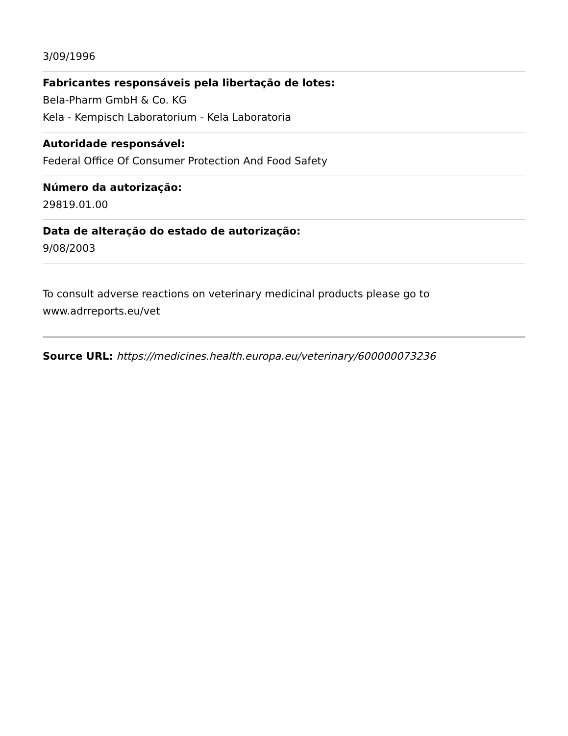3/09/1996
Fabricantes responsáveis pela libertação de lotes:
Bela-Pharm GmbH & Co. KG
Kela - Kempisch Laboratorium - Kela Laboratoria
Autoridade responsável:
Federal Office Of Consumer Protection And Food Safety
Número da autorização:
29819.01.00
Data de alteração do estado de autorização:
9/08/2003
To consult adverse reactions on veterinary medicinal products please go to www.adrreports.eu/vet
Source URL: https://medicines.health.europa.eu/veterinary/600000073236